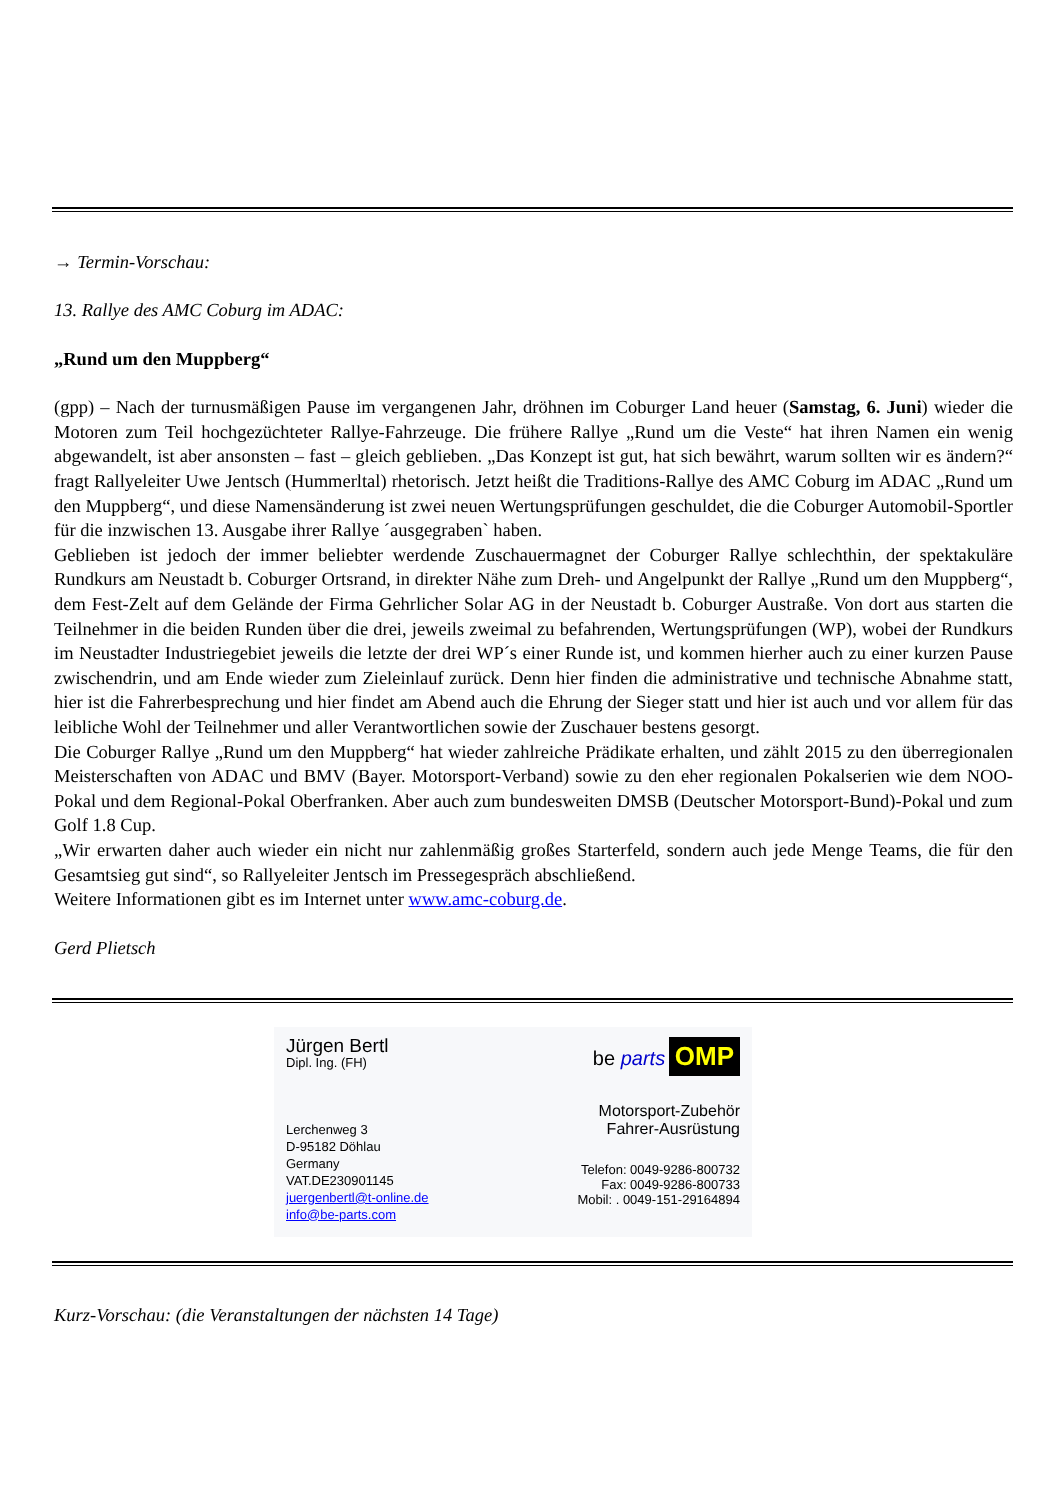→ Termin-Vorschau:
13. Rallye des AMC Coburg im ADAC:
„Rund um den Muppberg“
(gpp) – Nach der turnusmäßigen Pause im vergangenen Jahr, dröhnen im Coburger Land heuer (Samstag, 6. Juni) wieder die Motoren zum Teil hochgezüchteter Rallye-Fahrzeuge. Die frühere Rallye „Rund um die Veste“ hat ihren Namen ein wenig abgewandelt, ist aber ansonsten – fast – gleich geblieben. „Das Konzept ist gut, hat sich bewährt, warum sollten wir es ändern?“ fragt Rallyeleiter Uwe Jentsch (Hummerltal) rhetorisch. Jetzt heißt die Traditions-Rallye des AMC Coburg im ADAC „Rund um den Muppberg“, und diese Namensänderung ist zwei neuen Wertungsprüfungen geschuldet, die die Coburger Automobil-Sportler für die inzwischen 13. Ausgabe ihrer Rallye ´ausgegraben` haben.
Geblieben ist jedoch der immer beliebter werdende Zuschauermagnet der Coburger Rallye schlechthin, der spektakuläre Rundkurs am Neustadt b. Coburger Ortsrand, in direkter Nähe zum Dreh- und Angelpunkt der Rallye „Rund um den Muppberg“, dem Fest-Zelt auf dem Gelände der Firma Gehrlicher Solar AG in der Neustadt b. Coburger Austraße. Von dort aus starten die Teilnehmer in die beiden Runden über die drei, jeweils zweimal zu befahrenden, Wertungsprüfungen (WP), wobei der Rundkurs im Neustadter Industriegebiet jeweils die letzte der drei WP´s einer Runde ist, und kommen hierher auch zu einer kurzen Pause zwischendrin, und am Ende wieder zum Zieleinlauf zurück. Denn hier finden die administrative und technische Abnahme statt, hier ist die Fahrerbesprechung und hier findet am Abend auch die Ehrung der Sieger statt und hier ist auch und vor allem für das leibliche Wohl der Teilnehmer und aller Verantwortlichen sowie der Zuschauer bestens gesorgt.
Die Coburger Rallye „Rund um den Muppberg“ hat wieder zahlreiche Prädikate erhalten, und zählt 2015 zu den überregionalen Meisterschaften von ADAC und BMV (Bayer. Motorsport-Verband) sowie zu den eher regionalen Pokalserien wie dem NOO-Pokal und dem Regional-Pokal Oberfranken. Aber auch zum bundesweiten DMSB (Deutscher Motorsport-Bund)-Pokal und zum Golf 1.8 Cup.
„Wir erwarten daher auch wieder ein nicht nur zahlenmäßig großes Starterfeld, sondern auch jede Menge Teams, die für den Gesamtsieg gut sind“, so Rallyeleiter Jentsch im Pressegespräch abschließend.
Weitere Informationen gibt es im Internet unter www.amc-coburg.de.
Gerd Plietsch
Jürgen Bertl
Dipl. Ing. (FH)
Lerchenweg 3
D-95182 Döhlau
Germany
VAT.DE230901145
juergenbertl@t-online.de
info@be-parts.com
be parts OMP
Motorsport-Zubehör
Fahrer-Ausrüstung
Telefon: 0049-9286-800732
Fax: 0049-9286-800733
Mobil: . 0049-151-29164894
Kurz-Vorschau: (die Veranstaltungen der nächsten 14 Tage)